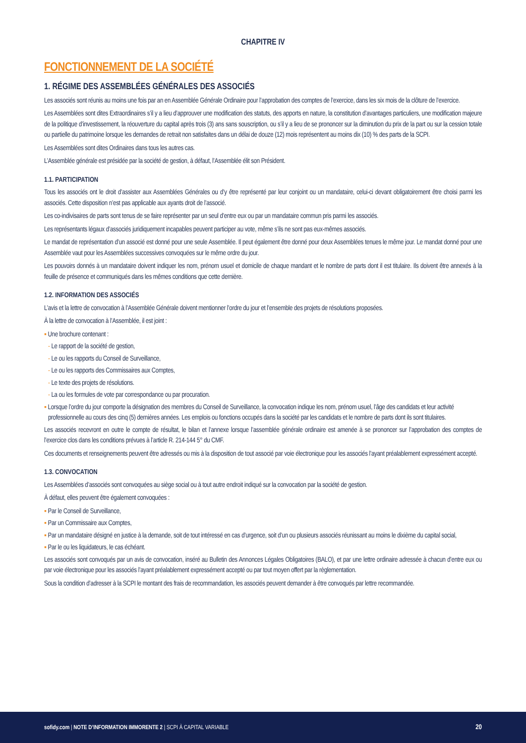CHAPITRE IV
FONCTIONNEMENT DE LA SOCIÉTÉ
1. RÉGIME DES ASSEMBLÉES GÉNÉRALES DES ASSOCIÉS
Les associés sont réunis au moins une fois par an en Assemblée Générale Ordinaire pour l’approbation des comptes de l’exercice, dans les six mois de la clôture de l’exercice.
Les Assemblées sont dites Extraordinaires s’il y a lieu d’approuver une modification des statuts, des apports en nature, la constitution d’avantages particuliers, une modification majeure de la politique d’investissement, la réouverture du capital après trois (3) ans sans souscription, ou s’il y a lieu de se prononcer sur la diminution du prix de la part ou sur la cession totale ou partielle du patrimoine lorsque les demandes de retrait non satisfaites dans un délai de douze (12) mois représentent au moins dix (10) % des parts de la SCPI.
Les Assemblées sont dites Ordinaires dans tous les autres cas.
L’Assemblée générale est présidée par la société de gestion, à défaut, l’Assemblée élit son Président.
1.1. PARTICIPATION
Tous les associés ont le droit d’assister aux Assemblées Générales ou d’y être représenté par leur conjoint ou un mandataire, celui-ci devant obligatoirement être choisi parmi les associés. Cette disposition n’est pas applicable aux ayants droit de l’associé.
Les co-indivisaires de parts sont tenus de se faire représenter par un seul d’entre eux ou par un mandataire commun pris parmi les associés.
Les représentants légaux d’associés juridiquement incapables peuvent participer au vote, même s’ils ne sont pas eux-mêmes associés.
Le mandat de représentation d’un associé est donné pour une seule Assemblée. Il peut également être donné pour deux Assemblées tenues le même jour. Le mandat donné pour une Assemblée vaut pour les Assemblées successives convoquées sur le même ordre du jour.
Les pouvoirs donnés à un mandataire doivent indiquer les nom, prénom usuel et domicile de chaque mandant et le nombre de parts dont il est titulaire. Ils doivent être annexés à la feuille de présence et communiqués dans les mêmes conditions que cette dernière.
1.2. INFORMATION DES ASSOCIÉS
L’avis et la lettre de convocation à l’Assemblée Générale doivent mentionner l’ordre du jour et l’ensemble des projets de résolutions proposées.
À la lettre de convocation à l’Assemblée, il est joint :
▪ Une brochure contenant :
- Le rapport de la société de gestion,
- Le ou les rapports du Conseil de Surveillance,
- Le ou les rapports des Commissaires aux Comptes,
- Le texte des projets de résolutions.
- La ou les formules de vote par correspondance ou par procuration.
▪ Lorsque l’ordre du jour comporte la désignation des membres du Conseil de Surveillance, la convocation indique les nom, prénom usuel, l’âge des candidats et leur activité professionnelle au cours des cinq (5) dernières années. Les emplois ou fonctions occupés dans la société par les candidats et le nombre de parts dont ils sont titulaires.
Les associés recevront en outre le compte de résultat, le bilan et l’annexe lorsque l’assemblée générale ordinaire est amenée à se prononcer sur l’approbation des comptes de l’exercice clos dans les conditions prévues à l’article R. 214-144 5° du CMF.
Ces documents et renseignements peuvent être adressés ou mis à la disposition de tout associé par voie électronique pour les associés l’ayant préalablement expressément accepté.
1.3. CONVOCATION
Les Assemblées d’associés sont convoquées au siège social ou à tout autre endroit indiqué sur la convocation par la société de gestion.
À défaut, elles peuvent être également convoquées :
▪ Par le Conseil de Surveillance,
▪ Par un Commissaire aux Comptes,
▪ Par un mandataire désigné en justice à la demande, soit de tout intéressé en cas d’urgence, soit d’un ou plusieurs associés réunissant au moins le dixième du capital social,
▪ Par le ou les liquidateurs, le cas échéant.
Les associés sont convoqués par un avis de convocation, inséré au Bulletin des Annonces Légales Obligatoires (BALO), et par une lettre ordinaire adressée à chacun d’entre eux ou par voie électronique pour les associés l’ayant préalablement expressément accepté ou par tout moyen offert par la règlementation.
Sous la condition d’adresser à la SCPI le montant des frais de recommandation, les associés peuvent demander à être convoqués par lettre recommandée.
sofidy.com | NOTE D’INFORMATION IMMORENTE 2 | SCPI À CAPITAL VARIABLE 20